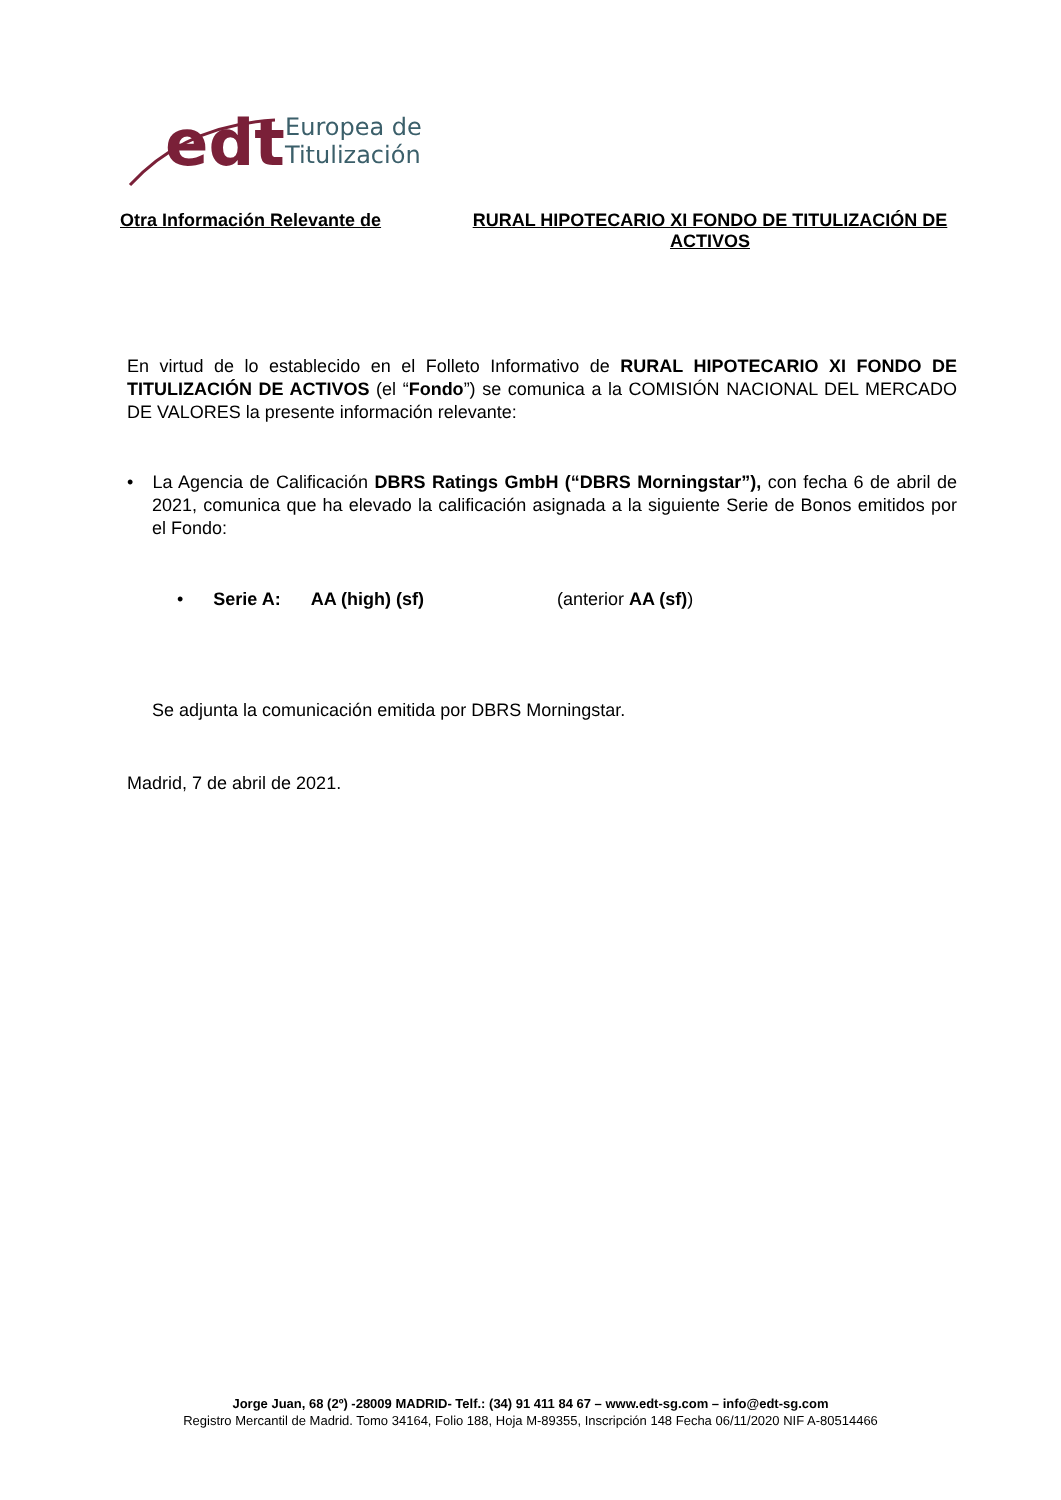edt
Europea de
Titulización
Otra Información Relevante de RURAL HIPOTECARIO XI FONDO DE TITULIZACIÓN DE ACTIVOS
En virtud de lo establecido en el Folleto Informativo de RURAL HIPOTECARIO XI FONDO DE TITULIZACIÓN DE ACTIVOS (el “Fondo”) se comunica a la COMISIÓN NACIONAL DEL MERCADO DE VALORES la presente información relevante:
• La Agencia de Calificación DBRS Ratings GmbH (“DBRS Morningstar”), con fecha 6 de abril de 2021, comunica que ha elevado la calificación asignada a la siguiente Serie de Bonos emitidos por el Fondo:
• Serie A: AA (high) (sf) (anterior AA (sf))
Se adjunta la comunicación emitida por DBRS Morningstar.
Madrid, 7 de abril de 2021.
Jorge Juan, 68 (2º) -28009 MADRID- Telf.: (34) 91 411 84 67 – www.edt-sg.com – info@edt-sg.com
Registro Mercantil de Madrid. Tomo 34164, Folio 188, Hoja M-89355, Inscripción 148 Fecha 06/11/2020 NIF A-80514466